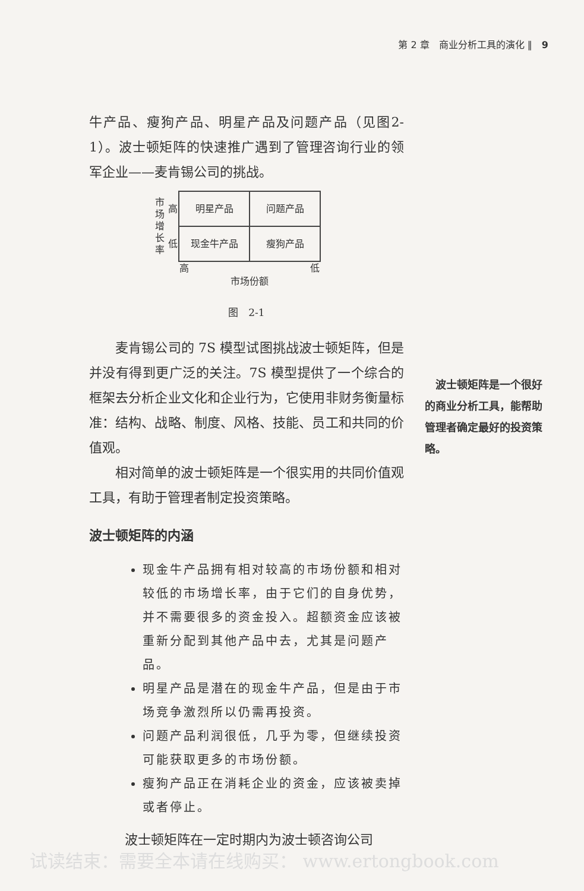第 2 章　商业分析工具的演化 ‖　9
牛产品、瘦狗产品、明星产品及问题产品（见图2-1）。波士顿矩阵的快速推广遇到了管理咨询行业的领军企业——麦肯锡公司的挑战。
| 市场增长率 | 高 | 明星产品 | 问题产品 |
| | 低 | 现金牛产品 | 瘦狗产品 |
| | | 高 | 低 |
| | | 市场份额 | |
图　2-1
麦肯锡公司的 7S 模型试图挑战波士顿矩阵，但是并没有得到更广泛的关注。7S 模型提供了一个综合的框架去分析企业文化和企业行为，它使用非财务衡量标准：结构、战略、制度、风格、技能、员工和共同的价值观。
相对简单的波士顿矩阵是一个很实用的共同价值观工具，有助于管理者制定投资策略。
波士顿矩阵的内涵
现金牛产品拥有相对较高的市场份额和相对较低的市场增长率，由于它们的自身优势，并不需要很多的资金投入。超额资金应该被重新分配到其他产品中去，尤其是问题产品。
明星产品是潜在的现金牛产品，但是由于市场竞争激烈所以仍需再投资。
问题产品利润很低，几乎为零，但继续投资可能获取更多的市场份额。
瘦狗产品正在消耗企业的资金，应该被卖掉或者停止。
波士顿矩阵在一定时期内为波士顿咨询公司
　波士顿矩阵是一个很好的商业分析工具，能帮助管理者确定最好的投资策略。
试读结束：需要全本请在线购买： www.ertongbook.com